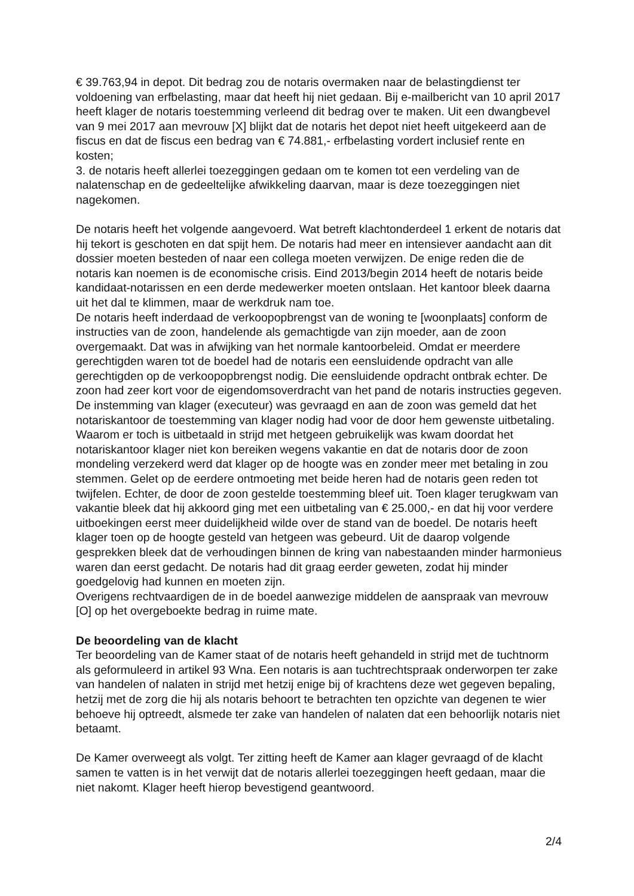€ 39.763,94 in depot. Dit bedrag zou de notaris overmaken naar de belastingdienst ter voldoening van erfbelasting, maar dat heeft hij niet gedaan. Bij e-mailbericht van 10 april 2017 heeft klager de notaris toestemming verleend dit bedrag over te maken. Uit een dwangbevel van 9 mei 2017 aan mevrouw [X] blijkt dat de notaris het depot niet heeft uitgekeerd aan de fiscus en dat de fiscus een bedrag van € 74.881,- erfbelasting vordert inclusief rente en kosten;
3. de notaris heeft allerlei toezeggingen gedaan om te komen tot een verdeling van de nalatenschap en de gedeeltelijke afwikkeling daarvan, maar is deze toezeggingen niet nagekomen.
De notaris heeft het volgende aangevoerd. Wat betreft klachtonderdeel 1 erkent de notaris dat hij tekort is geschoten en dat spijt hem. De notaris had meer en intensiever aandacht aan dit dossier moeten besteden of naar een collega moeten verwijzen. De enige reden die de notaris kan noemen is de economische crisis. Eind 2013/begin 2014 heeft de notaris beide kandidaat-notarissen en een derde medewerker moeten ontslaan. Het kantoor bleek daarna uit het dal te klimmen, maar de werkdruk nam toe.
De notaris heeft inderdaad de verkoopopbrengst van de woning te [woonplaats] conform de instructies van de zoon, handelende als gemachtigde van zijn moeder, aan de zoon overgemaakt. Dat was in afwijking van het normale kantoorbeleid. Omdat er meerdere gerechtigden waren tot de boedel had de notaris een eensluidende opdracht van alle gerechtigden op de verkoopopbrengst nodig. Die eensluidende opdracht ontbrak echter. De zoon had zeer kort voor de eigendomsoverdracht van het pand de notaris instructies gegeven. De instemming van klager (executeur) was gevraagd en aan de zoon was gemeld dat het notariskantoor de toestemming van klager nodig had voor de door hem gewenste uitbetaling. Waarom er toch is uitbetaald in strijd met hetgeen gebruikelijk was kwam doordat het notariskantoor klager niet kon bereiken wegens vakantie en dat de notaris door de zoon mondeling verzekerd werd dat klager op de hoogte was en zonder meer met betaling in zou stemmen. Gelet op de eerdere ontmoeting met beide heren had de notaris geen reden tot twijfelen. Echter, de door de zoon gestelde toestemming bleef uit. Toen klager terugkwam van vakantie bleek dat hij akkoord ging met een uitbetaling van € 25.000,- en dat hij voor verdere uitboekingen eerst meer duidelijkheid wilde over de stand van de boedel. De notaris heeft klager toen op de hoogte gesteld van hetgeen was gebeurd. Uit de daarop volgende gesprekken bleek dat de verhoudingen binnen de kring van nabestaanden minder harmonieus waren dan eerst gedacht. De notaris had dit graag eerder geweten, zodat hij minder goedgelovig had kunnen en moeten zijn.
Overigens rechtvaardigen de in de boedel aanwezige middelen de aanspraak van mevrouw [O] op het overgeboekte bedrag in ruime mate.
De beoordeling van de klacht
Ter beoordeling van de Kamer staat of de notaris heeft gehandeld in strijd met de tuchtnorm als geformuleerd in artikel 93 Wna. Een notaris is aan tuchtrechtspraak onderworpen ter zake van handelen of nalaten in strijd met hetzij enige bij of krachtens deze wet gegeven bepaling, hetzij met de zorg die hij als notaris behoort te betrachten ten opzichte van degenen te wier behoeve hij optreedt, alsmede ter zake van handelen of nalaten dat een behoorlijk notaris niet betaamt.
De Kamer overweegt als volgt. Ter zitting heeft de Kamer aan klager gevraagd of de klacht samen te vatten is in het verwijt dat de notaris allerlei toezeggingen heeft gedaan, maar die niet nakomt. Klager heeft hierop bevestigend geantwoord.
2/4